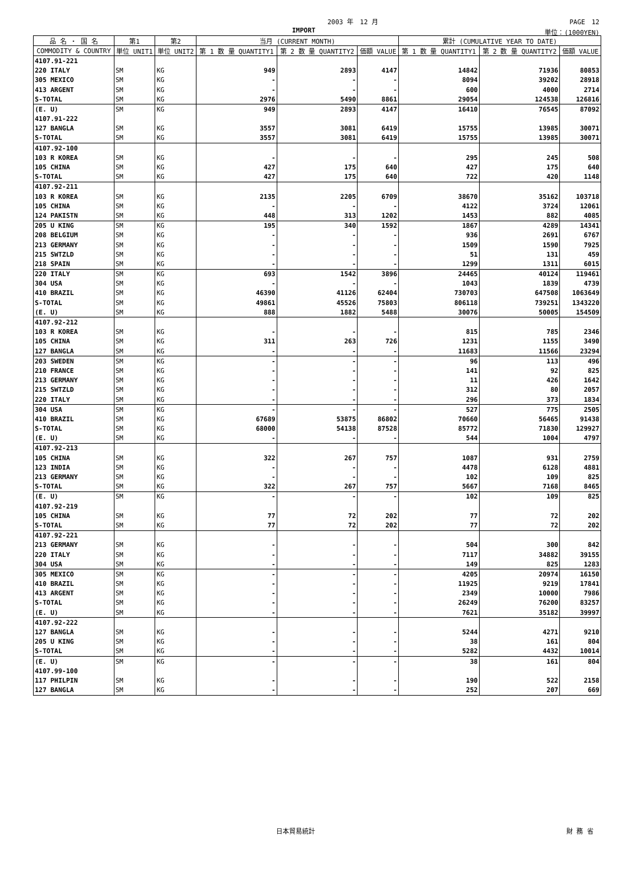2003 年　12 月 PAGE　12
IMPORT 単位：(1000YEN)
| 品 名 ・ 国 名 | 第1 | 第2 | 当月 (CURRENT MONTH) | | | 累計 (CUMULATIVE YEAR TO DATE) | | |
| --- | --- | --- | --- | --- | --- | --- | --- | --- |
| COMMODITY & COUNTRY | 単位 UNIT1 | 単位 UNIT2 | 第 1 数 量 QUANTITY1 | 第 2 数 量 QUANTITY2 | 価額 VALUE | 第 1 数 量 QUANTITY1 | 第 2 数 量 QUANTITY2 | 価額 VALUE |
| 4107.91-221 | | | | | | | | |
| 220 ITALY | SM | KG | 949 | 2893 | 4147 | 14842 | 71936 | 80853 |
| 305 MEXICO | SM | KG | - | - | - | 8094 | 39202 | 28918 |
| 413 ARGENT | SM | KG | - | - | - | 600 | 4000 | 2714 |
| S-TOTAL | SM | KG | 2976 | 5490 | 8861 | 29054 | 124538 | 126816 |
| (E. U) | SM | KG | 949 | 2893 | 4147 | 16410 | 76545 | 87092 |
| 4107.91-222 | | | | | | | | |
| 127 BANGLA | SM | KG | 3557 | 3081 | 6419 | 15755 | 13985 | 30071 |
| S-TOTAL | SM | KG | 3557 | 3081 | 6419 | 15755 | 13985 | 30071 |
| 4107.92-100 | | | | | | | | |
| 103 R KOREA | SM | KG | - | - | - | 295 | 245 | 508 |
| 105 CHINA | SM | KG | 427 | 175 | 640 | 427 | 175 | 640 |
| S-TOTAL | SM | KG | 427 | 175 | 640 | 722 | 420 | 1148 |
| 4107.92-211 | | | | | | | | |
| 103 R KOREA | SM | KG | 2135 | 2205 | 6709 | 38670 | 35162 | 103718 |
| 105 CHINA | SM | KG | - | - | - | 4122 | 3724 | 12061 |
| 124 PAKISTN | SM | KG | 448 | 313 | 1202 | 1453 | 882 | 4085 |
| 205 U KING | SM | KG | 195 | 340 | 1592 | 1867 | 4289 | 14341 |
| 208 BELGIUM | SM | KG | - | - | - | 936 | 2691 | 6767 |
| 213 GERMANY | SM | KG | - | - | - | 1509 | 1590 | 7925 |
| 215 SWTZLD | SM | KG | - | - | - | 51 | 131 | 459 |
| 218 SPAIN | SM | KG | - | - | - | 1299 | 1311 | 6015 |
| 220 ITALY | SM | KG | 693 | 1542 | 3896 | 24465 | 40124 | 119461 |
| 304 USA | SM | KG | - | - | - | 1043 | 1839 | 4739 |
| 410 BRAZIL | SM | KG | 46390 | 41126 | 62404 | 730703 | 647508 | 1063649 |
| S-TOTAL | SM | KG | 49861 | 45526 | 75803 | 806118 | 739251 | 1343220 |
| (E. U) | SM | KG | 888 | 1882 | 5488 | 30076 | 50005 | 154509 |
| 4107.92-212 | | | | | | | | |
| 103 R KOREA | SM | KG | - | - | - | 815 | 785 | 2346 |
| 105 CHINA | SM | KG | 311 | 263 | 726 | 1231 | 1155 | 3490 |
| 127 BANGLA | SM | KG | - | - | - | 11683 | 11566 | 23294 |
| 203 SWEDEN | SM | KG | - | - | - | 96 | 113 | 496 |
| 210 FRANCE | SM | KG | - | - | - | 141 | 92 | 825 |
| 213 GERMANY | SM | KG | - | - | - | 11 | 426 | 1642 |
| 215 SWTZLD | SM | KG | - | - | - | 312 | 80 | 2057 |
| 220 ITALY | SM | KG | - | - | - | 296 | 373 | 1834 |
| 304 USA | SM | KG | - | - | - | 527 | 775 | 2505 |
| 410 BRAZIL | SM | KG | 67689 | 53875 | 86802 | 70660 | 56465 | 91438 |
| S-TOTAL | SM | KG | 68000 | 54138 | 87528 | 85772 | 71830 | 129927 |
| (E. U) | SM | KG | - | - | - | 544 | 1004 | 4797 |
| 4107.92-213 | | | | | | | | |
| 105 CHINA | SM | KG | 322 | 267 | 757 | 1087 | 931 | 2759 |
| 123 INDIA | SM | KG | - | - | - | 4478 | 6128 | 4881 |
| 213 GERMANY | SM | KG | - | - | - | 102 | 109 | 825 |
| S-TOTAL | SM | KG | 322 | 267 | 757 | 5667 | 7168 | 8465 |
| (E. U) | SM | KG | - | - | - | 102 | 109 | 825 |
| 4107.92-219 | | | | | | | | |
| 105 CHINA | SM | KG | 77 | 72 | 202 | 77 | 72 | 202 |
| S-TOTAL | SM | KG | 77 | 72 | 202 | 77 | 72 | 202 |
| 4107.92-221 | | | | | | | | |
| 213 GERMANY | SM | KG | - | - | - | 504 | 300 | 842 |
| 220 ITALY | SM | KG | - | - | - | 7117 | 34882 | 39155 |
| 304 USA | SM | KG | - | - | - | 149 | 825 | 1283 |
| 305 MEXICO | SM | KG | - | - | - | 4205 | 20974 | 16150 |
| 410 BRAZIL | SM | KG | - | - | - | 11925 | 9219 | 17841 |
| 413 ARGENT | SM | KG | - | - | - | 2349 | 10000 | 7986 |
| S-TOTAL | SM | KG | - | - | - | 26249 | 76200 | 83257 |
| (E. U) | SM | KG | - | - | - | 7621 | 35182 | 39997 |
| 4107.92-222 | | | | | | | | |
| 127 BANGLA | SM | KG | - | - | - | 5244 | 4271 | 9210 |
| 205 U KING | SM | KG | - | - | - | 38 | 161 | 804 |
| S-TOTAL | SM | KG | - | - | - | 5282 | 4432 | 10014 |
| (E. U) | SM | KG | - | - | - | 38 | 161 | 804 |
| 4107.99-100 | | | | | | | | |
| 117 PHILPIN | SM | KG | - | - | - | 190 | 522 | 2158 |
| 127 BANGLA | SM | KG | - | - | - | 252 | 207 | 669 |
日本貿易統計 財 務 省